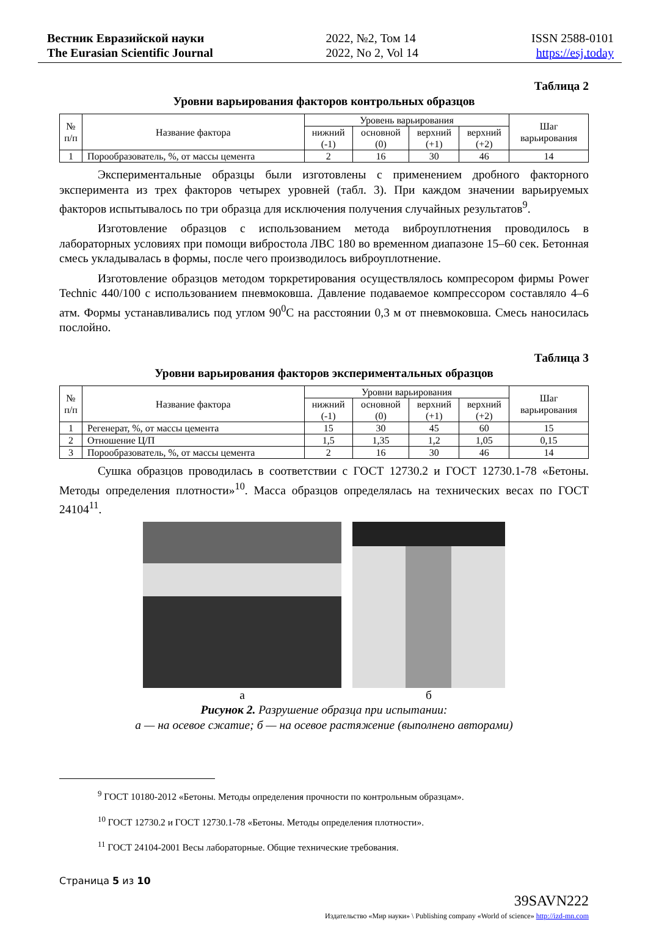Вестник Евразийской науки
The Eurasian Scientific Journal
2022, №2, Том 14
2022, No 2, Vol 14
ISSN 2588-0101
https://esj.today
Таблица 2
Уровни варьирования факторов контрольных образцов
| № п/п | Название фактора | Уровень варьирования | | | | Шаг варьирования |
| --- | --- | --- | --- | --- | --- | --- |
| | | нижний (-1) | основной (0) | верхний (+1) | верхний (+2) | |
| 1 | Порообразователь, %, от массы цемента | 2 | 16 | 30 | 46 | 14 |
Экспериментальные образцы были изготовлены с применением дробного факторного эксперимента из трех факторов четырех уровней (табл. 3). При каждом значении варьируемых факторов испытывалось по три образца для исключения получения случайных результатов<sup>9</sup>.
Изготовление образцов с использованием метода виброуплотнения проводилось в лабораторных условиях при помощи вибростола ЛВС 180 во временном диапазоне 15–60 сек. Бетонная смесь укладывалась в формы, после чего производилось виброуплотнение.
Изготовление образцов методом торкретирования осуществлялось компресором фирмы Power Technic 440/100 с использованием пневмоковша. Давление подаваемое компрессором составляло 4–6 атм. Формы устанавливались под углом 90<sup>0</sup>С на расстоянии 0,3 м от пневмоковша. Смесь наносилась послойно.
Таблица 3
Уровни варьирования факторов экспериментальных образцов
| № п/п | Название фактора | Уровни варьирования | | | | Шаг варьирования |
| --- | --- | --- | --- | --- | --- | --- |
| | | нижний (-1) | основной (0) | верхний (+1) | верхний (+2) | |
| 1 | Регенерат, %, от массы цемента | 15 | 30 | 45 | 60 | 15 |
| 2 | Отношение Ц/П | 1,5 | 1,35 | 1,2 | 1,05 | 0,15 |
| 3 | Порообразователь, %, от массы цемента | 2 | 16 | 30 | 46 | 14 |
Сушка образцов проводилась в соответствии с ГОСТ 12730.2 и ГОСТ 12730.1-78 «Бетоны. Методы определения плотности»<sup>10</sup>. Масса образцов определялась на технических весах по ГОСТ 24104<sup>11</sup>.
а б
Рисунок 2. Разрушение образца при испытании:
а — на осевое сжатие; б — на осевое растяжение (выполнено авторами)
<sup>9</sup> ГОСТ 10180-2012 «Бетоны. Методы определения прочности по контрольным образцам».
<sup>10</sup> ГОСТ 12730.2 и ГОСТ 12730.1-78 «Бетоны. Методы определения плотности».
<sup>11</sup> ГОСТ 24104-2001 Весы лабораторные. Общие технические требования.
Страница 5 из 10
39SAVN222
Издательство «Мир науки» \ Publishing company «World of science» http://izd-mn.com